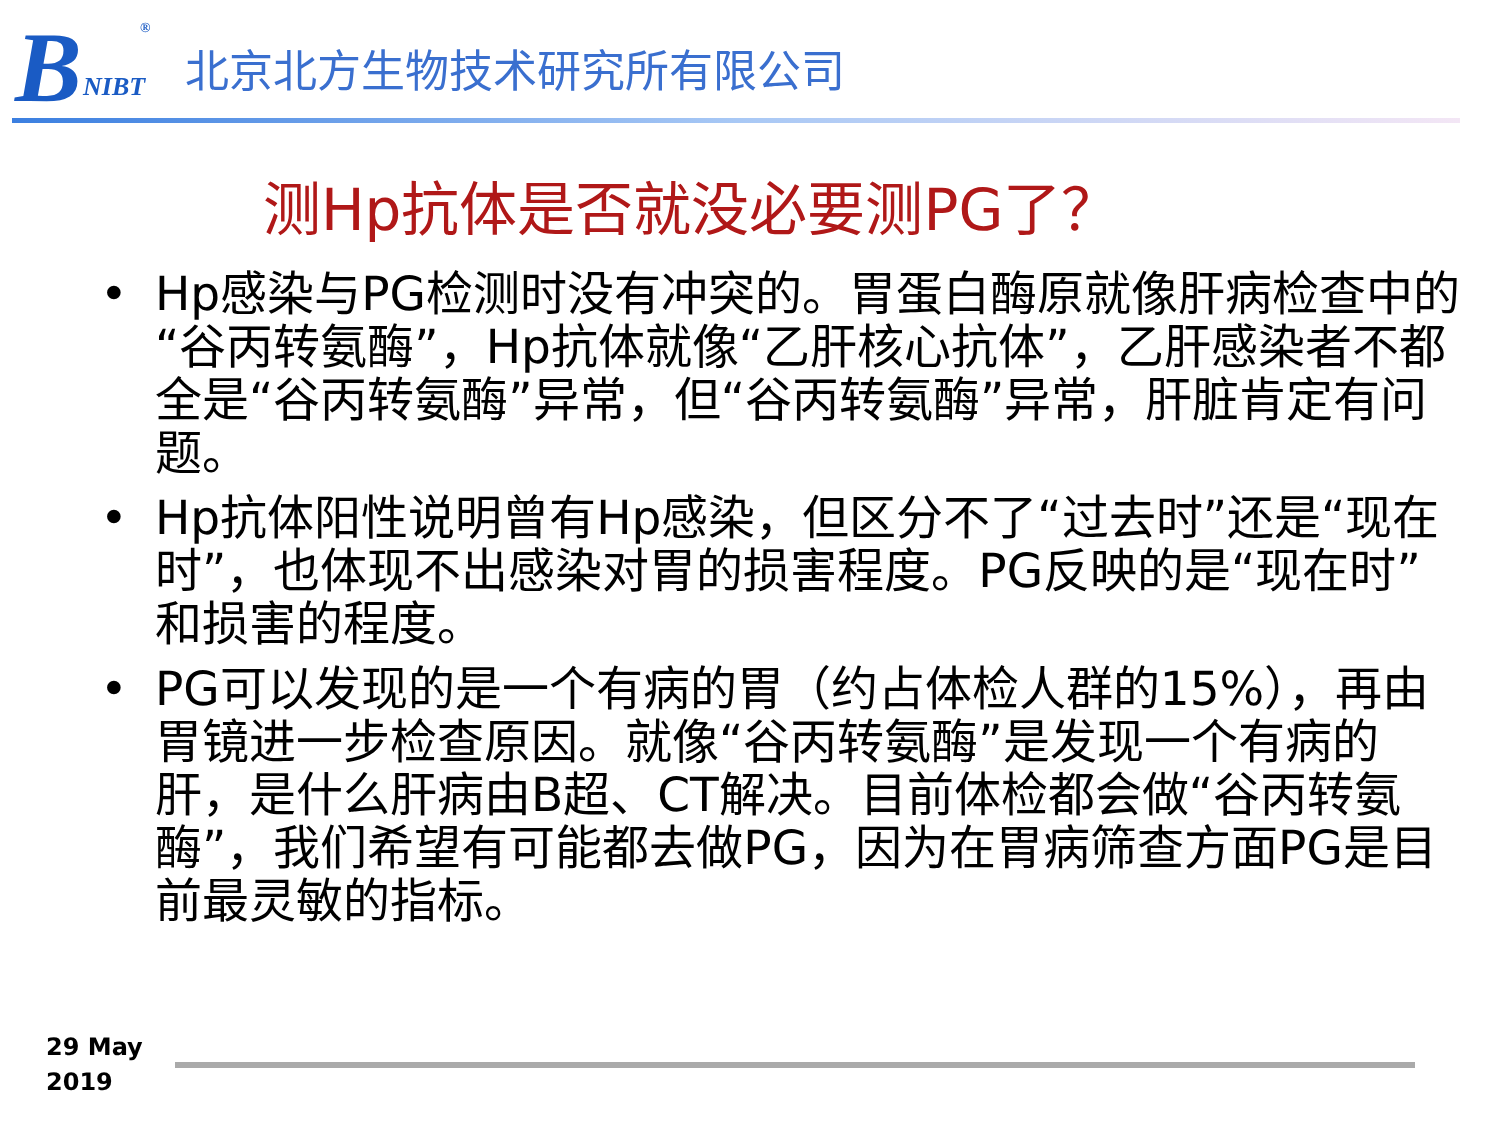B NIBT
<sup>®</sup>
北京北方生物技术研究所有限公司
测Hp抗体是否就没必要测PG了？
• Hp感染与PG检测时没有冲突的。胃蛋白酶原就像肝病检查中的“谷丙转氨酶”，Hp抗体就像“乙肝核心抗体”，乙肝感染者不都全是“谷丙转氨酶”异常，但“谷丙转氨酶”异常，肝脏肯定有问题。
• Hp抗体阳性说明曾有Hp感染，但区分不了“过去时”还是“现在时”，也体现不出感染对胃的损害程度。PG反映的是“现在时”和损害的程度。
• PG可以发现的是一个有病的胃（约占体检人群的15%），再由胃镜进一步检查原因。就像“谷丙转氨酶”是发现一个有病的肝，是什么肝病由B超、CT解决。目前体检都会做“谷丙转氨酶”，我们希望有可能都去做PG，因为在胃病筛查方面PG是目前最灵敏的指标。
29 May
2019